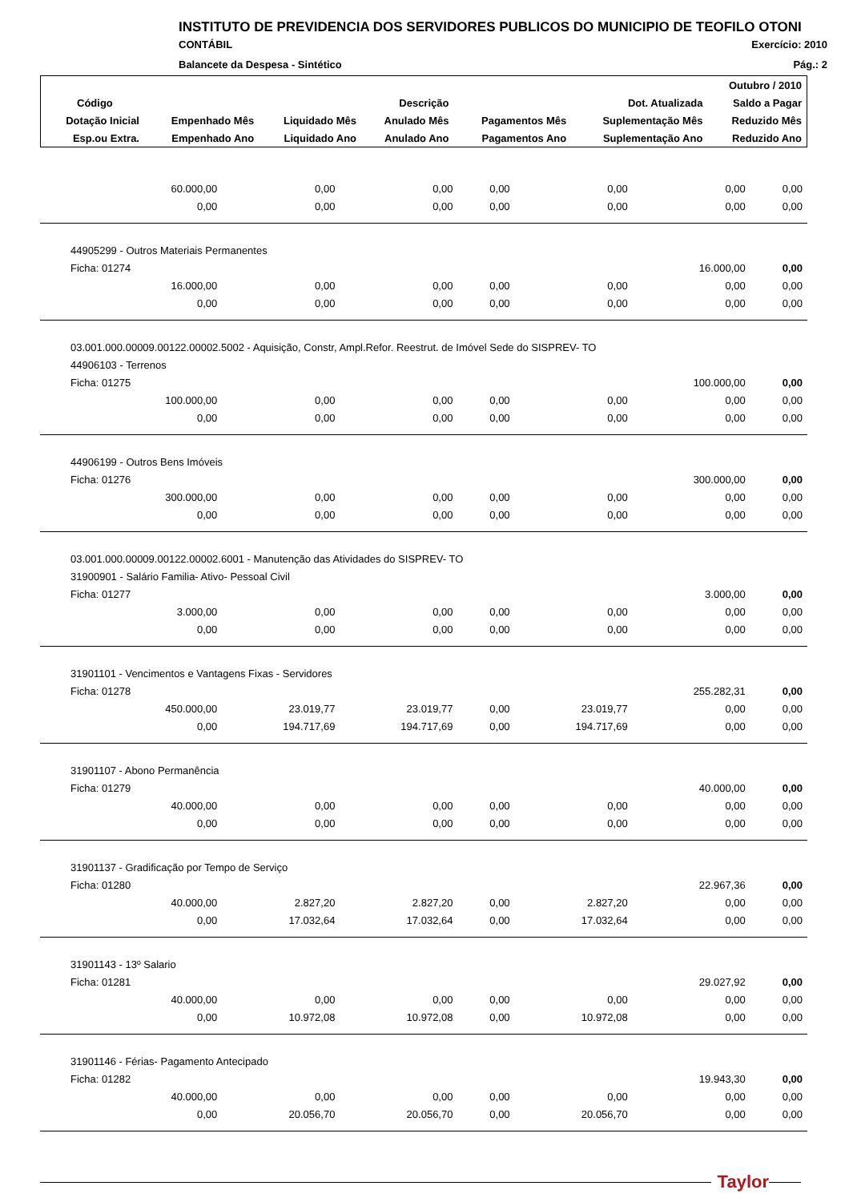INSTITUTO DE PREVIDENCIA DOS SERVIDORES PUBLICOS DO MUNICIPIO DE TEOFILO OTONI
CONTÁBIL Exercício: 2010
Balancete da Despesa - Sintético Pág.: 2
| Outubro / 2010 | | | | | | |
| --- | --- | --- | --- | --- | --- | --- |
| Código | Descrição | | | | Dot. Atualizada | Saldo a Pagar |
| Dotação Inicial | Empenhado Mês | Liquidado Mês | Anulado Mês | Pagamentos Mês | Suplementação Mês | Reduzido Mês |
| Esp.ou Extra. | Empenhado Ano | Liquidado Ano | Anulado Ano | Pagamentos Ano | Suplementação Ano | Reduzido Ano |
| 60.000,00 | 0,00 | 0,00 | 0,00 | 0,00 | 0,00 | 0,00 |
| 0,00 | 0,00 | 0,00 | 0,00 | 0,00 | 0,00 | 0,00 |
| 44905299 - Outros Materiais Permanentes | | | | | | |
| Ficha: 01274 | | | | | 16.000,00 | 0,00 |
| 16.000,00 | 0,00 | 0,00 | 0,00 | 0,00 | 0,00 | 0,00 |
| 0,00 | 0,00 | 0,00 | 0,00 | 0,00 | 0,00 | 0,00 |
| 03.001.000.00009.00122.00002.5002 - Aquisição, Constr, Ampl.Refor. Reestrut. de Imóvel Sede do SISPREV- TO | | | | | | |
| 44906103 - Terrenos | | | | | | |
| Ficha: 01275 | | | | | 100.000,00 | 0,00 |
| 100.000,00 | 0,00 | 0,00 | 0,00 | 0,00 | 0,00 | 0,00 |
| 0,00 | 0,00 | 0,00 | 0,00 | 0,00 | 0,00 | 0,00 |
| 44906199 - Outros Bens Imóveis | | | | | | |
| Ficha: 01276 | | | | | 300.000,00 | 0,00 |
| 300.000,00 | 0,00 | 0,00 | 0,00 | 0,00 | 0,00 | 0,00 |
| 0,00 | 0,00 | 0,00 | 0,00 | 0,00 | 0,00 | 0,00 |
| 03.001.000.00009.00122.00002.6001 - Manutenção das Atividades do SISPREV- TO | | | | | | |
| 31900901 - Salário Familia- Ativo- Pessoal Civil | | | | | | |
| Ficha: 01277 | | | | | 3.000,00 | 0,00 |
| 3.000,00 | 0,00 | 0,00 | 0,00 | 0,00 | 0,00 | 0,00 |
| 0,00 | 0,00 | 0,00 | 0,00 | 0,00 | 0,00 | 0,00 |
| 31901101 - Vencimentos e Vantagens Fixas - Servidores | | | | | | |
| Ficha: 01278 | | | | | 255.282,31 | 0,00 |
| 450.000,00 | 23.019,77 | 23.019,77 | 0,00 | 23.019,77 | 0,00 | 0,00 |
| 0,00 | 194.717,69 | 194.717,69 | 0,00 | 194.717,69 | 0,00 | 0,00 |
| 31901107 - Abono Permanência | | | | | | |
| Ficha: 01279 | | | | | 40.000,00 | 0,00 |
| 40.000,00 | 0,00 | 0,00 | 0,00 | 0,00 | 0,00 | 0,00 |
| 0,00 | 0,00 | 0,00 | 0,00 | 0,00 | 0,00 | 0,00 |
| 31901137 - Gradificação por Tempo de Serviço | | | | | | |
| Ficha: 01280 | | | | | 22.967,36 | 0,00 |
| 40.000,00 | 2.827,20 | 2.827,20 | 0,00 | 2.827,20 | 0,00 | 0,00 |
| 0,00 | 17.032,64 | 17.032,64 | 0,00 | 17.032,64 | 0,00 | 0,00 |
| 31901143 - 13º Salario | | | | | | |
| Ficha: 01281 | | | | | 29.027,92 | 0,00 |
| 40.000,00 | 0,00 | 0,00 | 0,00 | 0,00 | 0,00 | 0,00 |
| 0,00 | 10.972,08 | 10.972,08 | 0,00 | 10.972,08 | 0,00 | 0,00 |
| 31901146 - Férias- Pagamento Antecipado | | | | | | |
| Ficha: 01282 | | | | | 19.943,30 | 0,00 |
| 40.000,00 | 0,00 | 0,00 | 0,00 | 0,00 | 0,00 | 0,00 |
| 0,00 | 20.056,70 | 20.056,70 | 0,00 | 20.056,70 | 0,00 | 0,00 |
Taylor